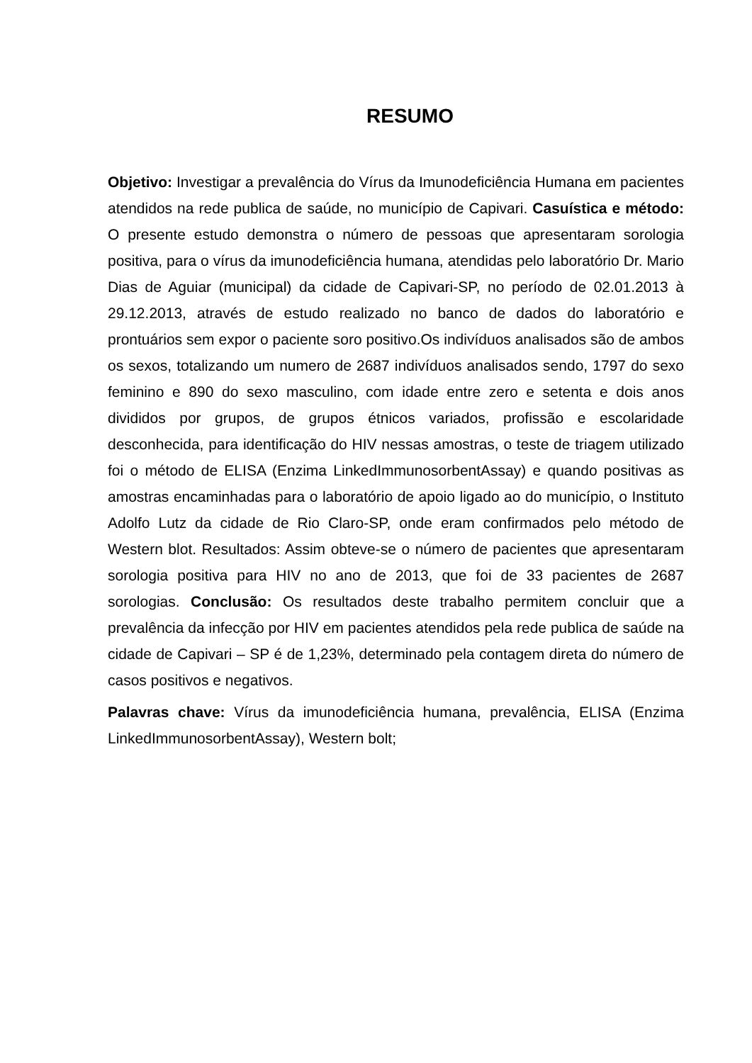RESUMO
Objetivo: Investigar a prevalência do Vírus da Imunodeficiência Humana em pacientes atendidos na rede publica de saúde, no município de Capivari. Casuística e método: O presente estudo demonstra o número de pessoas que apresentaram sorologia positiva, para o vírus da imunodeficiência humana, atendidas pelo laboratório Dr. Mario Dias de Aguiar (municipal) da cidade de Capivari-SP, no período de 02.01.2013 à 29.12.2013, através de estudo realizado no banco de dados do laboratório e prontuários sem expor o paciente soro positivo.Os indivíduos analisados são de ambos os sexos, totalizando um numero de 2687 indivíduos analisados sendo, 1797 do sexo feminino e 890 do sexo masculino, com idade entre zero e setenta e dois anos divididos por grupos, de grupos étnicos variados, profissão e escolaridade desconhecida, para identificação do HIV nessas amostras, o teste de triagem utilizado foi o método de ELISA (Enzima LinkedImmunosorbentAssay) e quando positivas as amostras encaminhadas para o laboratório de apoio ligado ao do município, o Instituto Adolfo Lutz da cidade de Rio Claro-SP, onde eram confirmados pelo método de Western blot. Resultados: Assim obteve-se o número de pacientes que apresentaram sorologia positiva para HIV no ano de 2013, que foi de 33 pacientes de 2687 sorologias. Conclusão: Os resultados deste trabalho permitem concluir que a prevalência da infecção por HIV em pacientes atendidos pela rede publica de saúde na cidade de Capivari – SP é de 1,23%, determinado pela contagem direta do número de casos positivos e negativos.
Palavras chave: Vírus da imunodeficiência humana, prevalência, ELISA (Enzima LinkedImmunosorbentAssay), Western bolt;